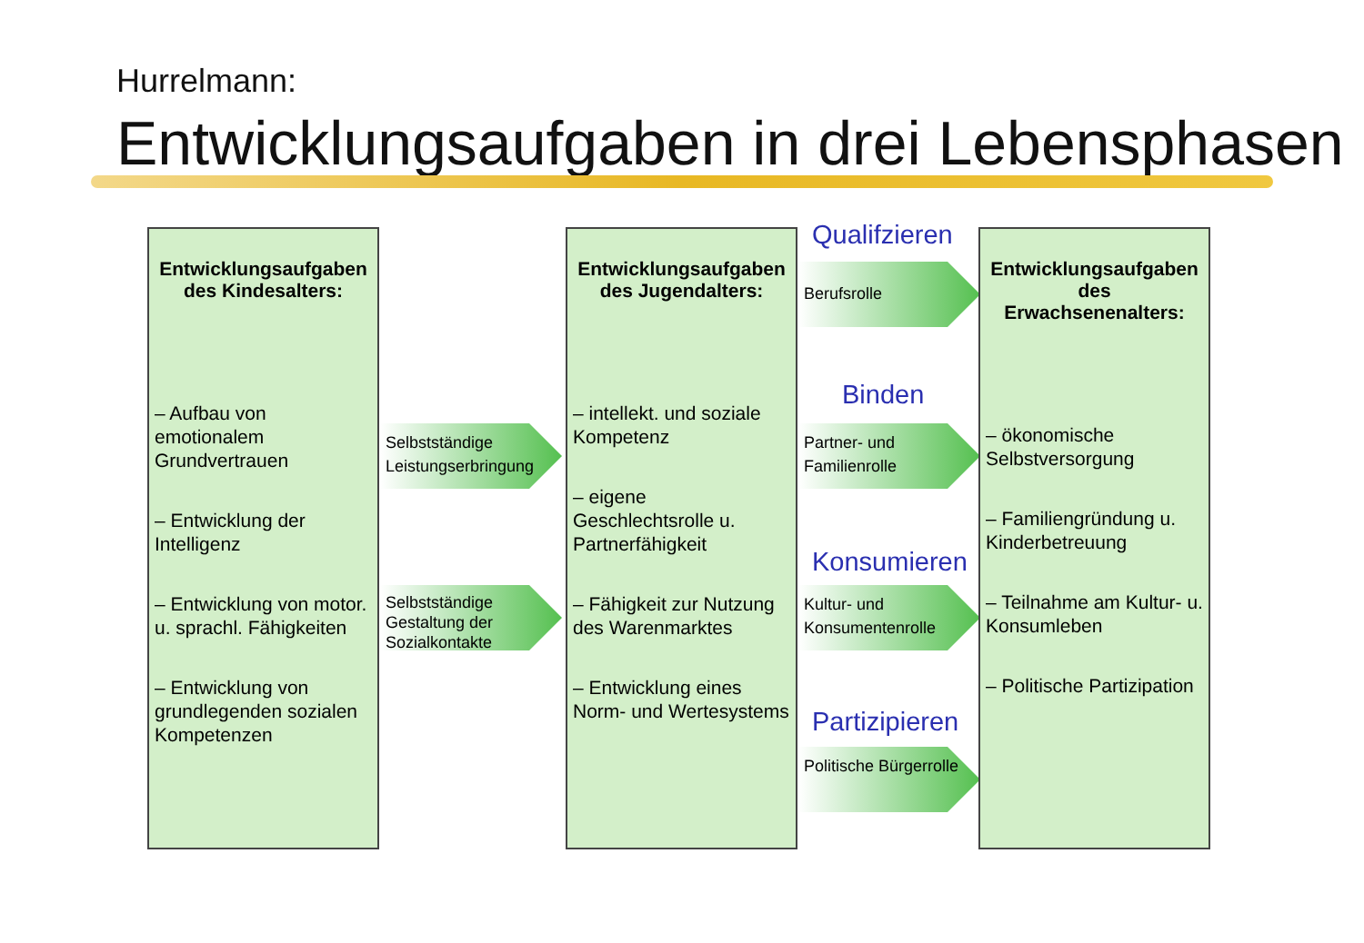Hurrelmann:
Entwicklungsaufgaben in drei Lebensphasen
Entwicklungsaufgaben des Kindesalters:
– Aufbau von emotionalem Grundvertrauen
– Entwicklung der Intelligenz
– Entwicklung von motor. u. sprachl. Fähigkeiten
– Entwicklung von grundlegenden sozialen Kompetenzen
Selbstständige Leistungserbringung
Selbstständige Gestaltung der Sozialkontakte
Entwicklungsaufgaben des Jugendalters:
– intellekt. und soziale Kompetenz
– eigene Geschlechtsrolle u. Partnerfähigkeit
– Fähigkeit zur Nutzung des Warenmarktes
– Entwicklung eines Norm- und Wertesystems
Qualifzieren
Berufsrolle
Binden
Partner- und Familienrolle
Konsumieren
Kultur- und Konsumentenrolle
Partizipieren
Politische Bürgerrolle
Entwicklungsaufgaben des Erwachsenenalters:
– ökonomische Selbstversorgung
– Familiengründung u. Kinderbetreuung
– Teilnahme am Kultur- u. Konsumleben
– Politische Partizipation